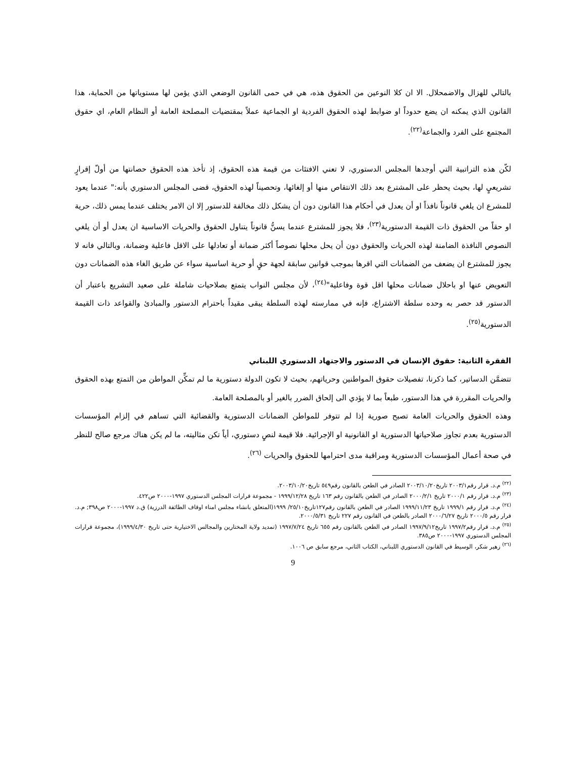بالتالي للهزال والاضمحلال. الا ان كلا النوعين من الحقوق هذه، هي في حمى القانون الوضعي الذي يؤمن لها مستوياتها من الحماية، هذا القانون الذي يمكنه ان يضع حدوداً او ضوابط لهذه الحقوق الفردية او الجماعية عملاً بمقتضيات المصلحة العامة أو النظام العام، اي حقوق المجتمع على الفرد والجماعة<sup>(٢٢)</sup>.
لكّن هذه التراتبية التي أوجدها المجلس الدستوري، لا تعني الافتئات من قيمة هذه الحقوق، إذ تأخذ هذه الحقوق حصانتها من أولّ إقرارٍ تشريعيٍ لها، بحيث يحظر على المشترع بعد ذلك الانتقاص منها أو إلغائها، وتحصيناً لهذه الحقوق، قضى المجلس الدستوري بأنه:" عندما يعود للمشرع ان يلغي قانوناً نافذاً او أن يعدل في أحكام هذا القانون دون أن يشكل ذلك مخالفة للدستور إلا ان الامر يختلف عندما يمس ذلك، حرية او حقاً من الحقوق ذات القيمة الدستورية<sup>(٢٣)</sup>، فلا يجوز للمشترع عندما يسنُّ قانوناً يتناول الحقوق والحريات الاساسية ان يعدل أو أن يلغي النصوص النافذة الضامنة لهذه الحريات والحقوق دون أن يحل محلها نصوصاً أكثر ضمانة أو تعادلها على الاقل فاعلية وضمانة، وبالتالي فانه لا يجوز للمشترع ان يضعف من الضمانات التي اقرها بموجب قوانين سابقة لجهة حقٍ أو حرية اساسية سواء عن طريق الغاء هذه الضمانات دون التعويض عنها او باحلال ضمانات محلها اقل قوة وفاعلية"<sup>(٢٤)</sup>، لأن مجلس النواب يتمتع بصلاحيات شاملة على صعيد التشريع باعتبار أن الدستور قد حصر به وحده سلطة الاشتراع، فإنه في ممارسته لهذه السلطة يبقى مقيداً باحترام الدستور والمبادئ والقواعد ذات القيمة الدستورية<sup>(٢٥)</sup>.
الفقرة الثانية: حقوق الإنسان في الدستور والاجتهاد الدستوري اللبناني
تتضمَّن الدساتير، كما ذكرنا، تفصيلات حقوق المواطنين وحرياتهم، بحيث لا تكون الدولة دستورية ما لم تمكِّن المواطن من التمتع بهذه الحقوق والحريات المقررة في هذا الدستور، طبعاً بما لا يؤدي الى إلحاق الضرر بالغير أو بالمصلحة العامة.
وهذه الحقوق والحريات العامة تصبح صورية إذا لم تتوفر للمواطن الضمانات الدستورية والقضائية التي تساهم في إلزام المؤسسات الدستورية بعدم تجاوز صلاحياتها الدستورية او القانونية او الإجرائية. فلا قيمة لنصٍ دستوري، أياً تكن مثاليته، ما لم يكن هناك مرجع صالح للنظر في صحة أعمال المؤسسات الدستورية ومراقبة مدى احترامها للحقوق والحريات <sup>(٢٦)</sup>.
<sup>(٢٢)</sup> م.د. قرار رقم٢٠٠٣/١ تاريخ٢٠٠٣/١٠/٢٠ الصادر في الطعن بالقانون رقم٥٤٩ تاريخ٢٠٠٣/١٠/٢٠.
<sup>(٢٣)</sup> م.د. قرار رقم ٢٠٠٠/١ تاريخ ٢٠٠٠/٢/١ الصادر في الطعن بالقانون رقم ١٦٣ تاريخ ١٩٩٩/١٢/٢٨ - مجموعة قرارات المجلس الدستوري ١٩٩٧-٢٠٠٠ ص٤٢٢.
<sup>(٢٤)</sup> م.د. قرار رقم ١٩٩٩/١ تاريخ ١٩٩٩/١١/٢٣ الصادر في الطعن بالقانون رقم١٢٧تاريخ٢٥/١٠/ ١٩٩٩(المتعلق بانشاء مجلس امناء اوقاف الطائفة الدرزية) ق.د ١٩٩٧-٢٠٠٠ ص٣٩٨; م.د. قرار رقم ٢٠٠٠/٥ تاريخ ٢٠٠٠/٦/٢٧ الصادر بالطعن في القانون رقم ٢٢٧ تاريخ ٢٠٠٠/٥/٣١.
<sup>(٢٥)</sup> م.د. قرار رقم١٩٩٧/٢ تاريخ١٩٩٧/٩/١٢ الصادر في الطعن بالقانون رقم ٦٥٥ تاريخ ١٩٩٧/٧/٢٤ (تمديد ولاية المختارين والمجالس الاختيارية حتى تاريخ ١٩٩٩/٤/٣٠)، مجموعة قرارات المجلس الدستوري ١٩٩٧-٢٠٠٠ ص٣٨٥.
<sup>(٢٦)</sup> زهير شكر، الوسيط في القانون الدستوري اللبناني، الكتاب الثاني، مرجع سابق ص ١٠٠٦.
9